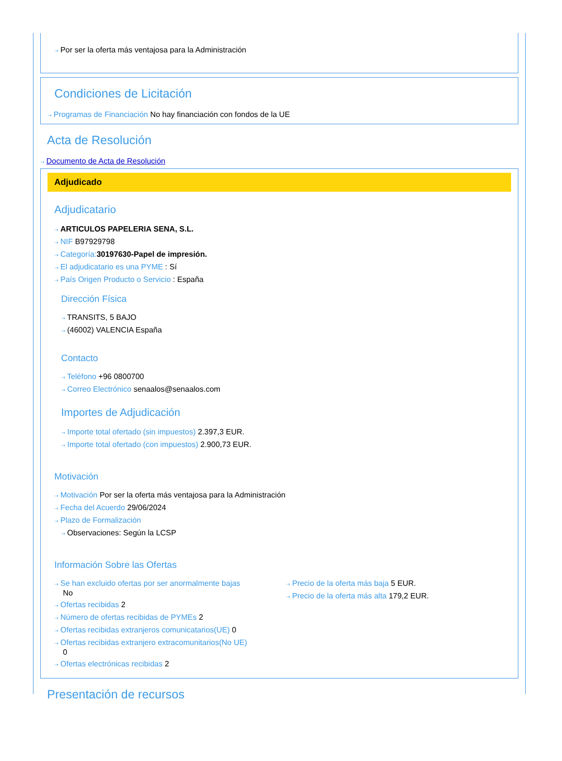⇢ Por ser la oferta más ventajosa para la Administración
Condiciones de Licitación
⇢ Programas de Financiación No hay financiación con fondos de la UE
Acta de Resolución
⇢ Documento de Acta de Resolución
Adjudicado
Adjudicatario
⇢ ARTICULOS PAPELERIA SENA, S.L.
⇢ NIF B97929798
⇢ Categoría: 30197630-Papel de impresión.
⇢ El adjudicatario es una PYME : Sí
⇢ País Origen Producto o Servicio : España
Dirección Física
⇢ TRANSITS, 5 BAJO
⇢ (46002) VALENCIA España
Contacto
⇢ Teléfono +96 0800700
⇢ Correo Electrónico senaalos@senaalos.com
Importes de Adjudicación
⇢ Importe total ofertado (sin impuestos) 2.397,3 EUR.
⇢ Importe total ofertado (con impuestos) 2.900,73 EUR.
Motivación
⇢ Motivación Por ser la oferta más ventajosa para la Administración
⇢ Fecha del Acuerdo 29/06/2024
⇢ Plazo de Formalización
⇢ Observaciones: Según la LCSP
Información Sobre las Ofertas
⇢ Se han excluido ofertas por ser anormalmente bajas
No
⇢ Ofertas recibidas 2
⇢ Número de ofertas recibidas de PYMEs 2
⇢ Ofertas recibidas extranjeros comunicatarios(UE) 0
⇢ Ofertas recibidas extranjero extracomunitarios(No UE)
0
⇢ Ofertas electrónicas recibidas 2
⇢ Precio de la oferta más baja 5 EUR.
⇢ Precio de la oferta más alta 179,2 EUR.
Presentación de recursos